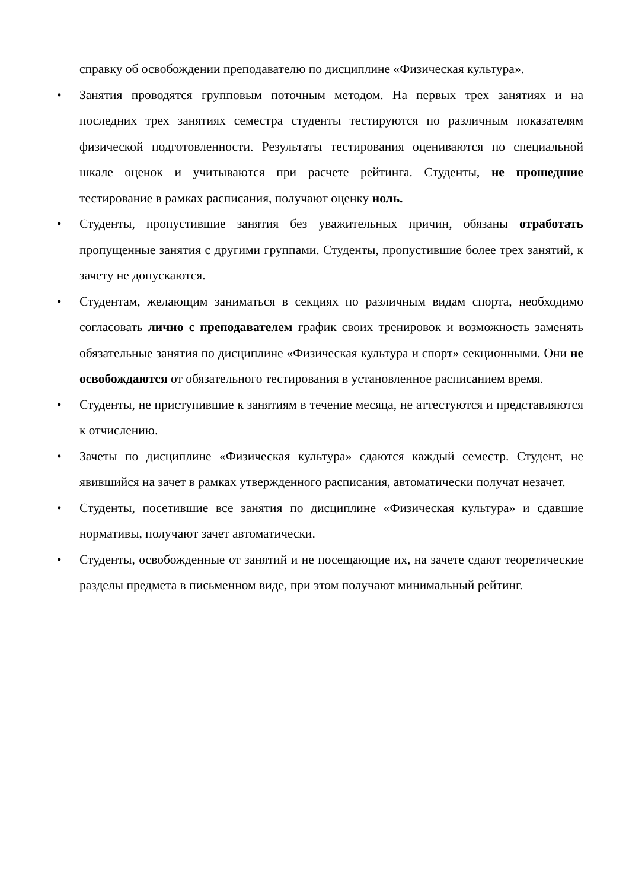справку об освобождении преподавателю по дисциплине «Физическая культура».
• Занятия проводятся групповым поточным методом. На первых трех занятиях и на последних трех занятиях семестра студенты тестируются по различным показателям физической подготовленности. Результаты тестирования оцениваются по специальной шкале оценок и учитываются при расчете рейтинга. Студенты, не прошедшие тестирование в рамках расписания, получают оценку ноль.
• Студенты, пропустившие занятия без уважительных причин, обязаны отработать пропущенные занятия с другими группами. Студенты, пропустившие более трех занятий, к зачету не допускаются.
• Студентам, желающим заниматься в секциях по различным видам спорта, необходимо согласовать лично с преподавателем график своих тренировок и возможность заменять обязательные занятия по дисциплине «Физическая культура и спорт» секционными. Они не освобождаются от обязательного тестирования в установленное расписанием время.
• Студенты, не приступившие к занятиям в течение месяца, не аттестуются и представляются к отчислению.
• Зачеты по дисциплине «Физическая культура» сдаются каждый семестр. Студент, не явившийся на зачет в рамках утвержденного расписания, автоматически получат незачет.
• Студенты, посетившие все занятия по дисциплине «Физическая культура» и сдавшие нормативы, получают зачет автоматически.
• Студенты, освобожденные от занятий и не посещающие их, на зачете сдают теоретические разделы предмета в письменном виде, при этом получают минимальный рейтинг.